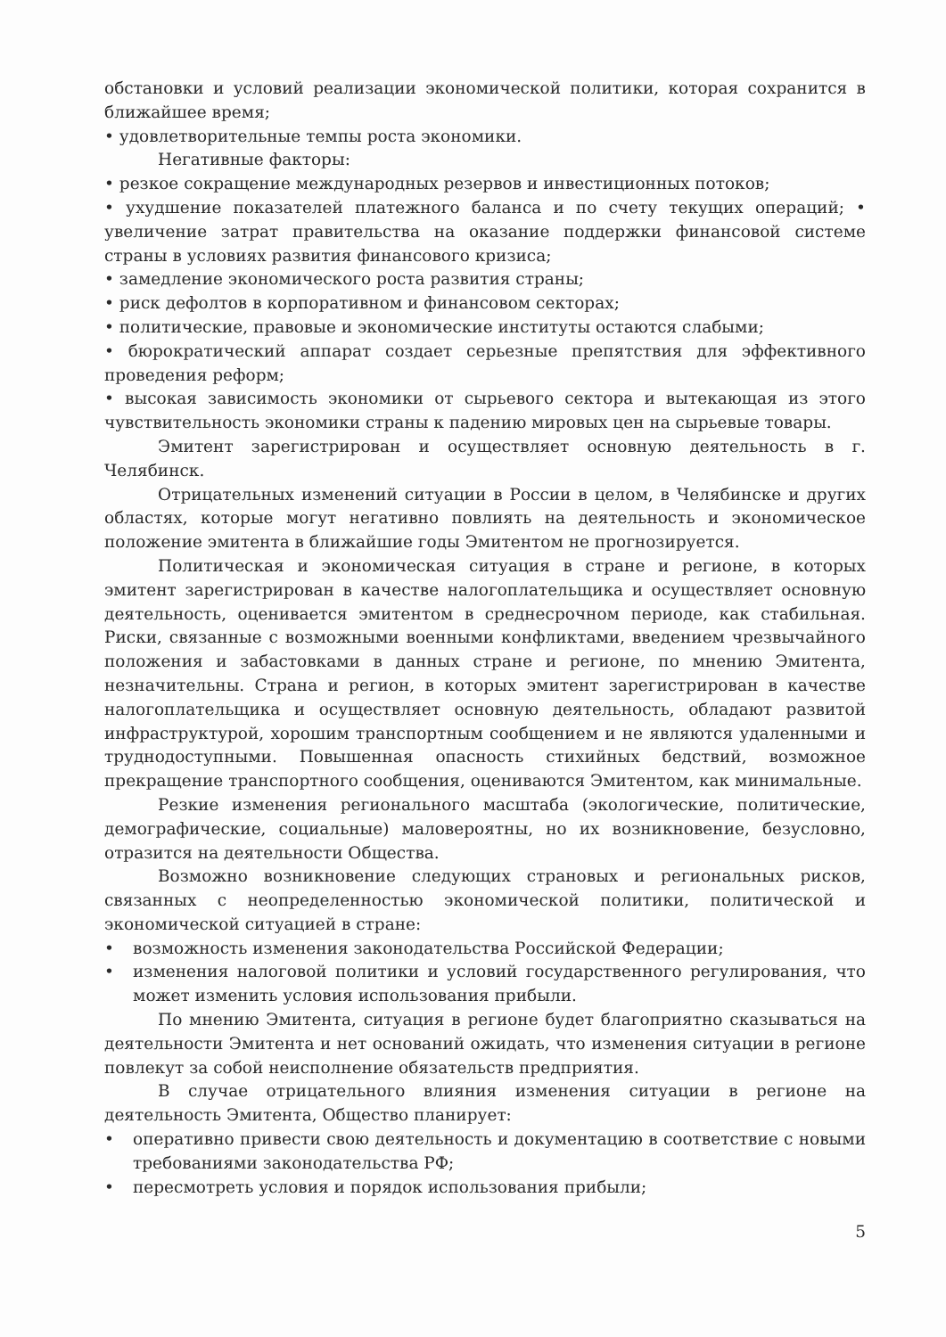обстановки и условий реализации экономической политики, которая сохранится в ближайшее время;
• удовлетворительные темпы роста экономики.
Негативные факторы:
• резкое сокращение международных резервов и инвестиционных потоков;
• ухудшение показателей платежного баланса и по счету текущих операций; • увеличение затрат правительства на оказание поддержки финансовой системе страны в условиях развития финансового кризиса;
• замедление экономического роста развития страны;
• риск дефолтов в корпоративном и финансовом секторах;
• политические, правовые и экономические институты остаются слабыми;
• бюрократический аппарат создает серьезные препятствия для эффективного проведения реформ;
• высокая зависимость экономики от сырьевого сектора и вытекающая из этого чувствительность экономики страны к падению мировых цен на сырьевые товары.
Эмитент зарегистрирован и осуществляет основную деятельность в г. Челябинск.
Отрицательных изменений ситуации в России в целом, в Челябинске и других областях, которые могут негативно повлиять на деятельность и экономическое положение эмитента в ближайшие годы Эмитентом не прогнозируется.
Политическая и экономическая ситуация в стране и регионе, в которых эмитент зарегистрирован в качестве налогоплательщика и осуществляет основную деятельность, оценивается эмитентом в среднесрочном периоде, как стабильная. Риски, связанные с возможными военными конфликтами, введением чрезвычайного положения и забастовками в данных стране и регионе, по мнению Эмитента, незначительны. Страна и регион, в которых эмитент зарегистрирован в качестве налогоплательщика и осуществляет основную деятельность, обладают развитой инфраструктурой, хорошим транспортным сообщением и не являются удаленными и труднодоступными. Повышенная опасность стихийных бедствий, возможное прекращение транспортного сообщения, оцениваются Эмитентом, как минимальные.
Резкие изменения регионального масштаба (экологические, политические, демографические, социальные) маловероятны, но их возникновение, безусловно, отразится на деятельности Общества.
Возможно возникновение следующих страновых и региональных рисков, связанных с неопределенностью экономической политики, политической и экономической ситуацией в стране:
• возможность изменения законодательства Российской Федерации;
• изменения налоговой политики и условий государственного регулирования, что может изменить условия использования прибыли.
По мнению Эмитента, ситуация в регионе будет благоприятно сказываться на деятельности Эмитента и нет оснований ожидать, что изменения ситуации в регионе повлекут за собой неисполнение обязательств предприятия.
В случае отрицательного влияния изменения ситуации в регионе на деятельность Эмитента, Общество планирует:
• оперативно привести свою деятельность и документацию в соответствие с новыми требованиями законодательства РФ;
• пересмотреть условия и порядок использования прибыли;
5